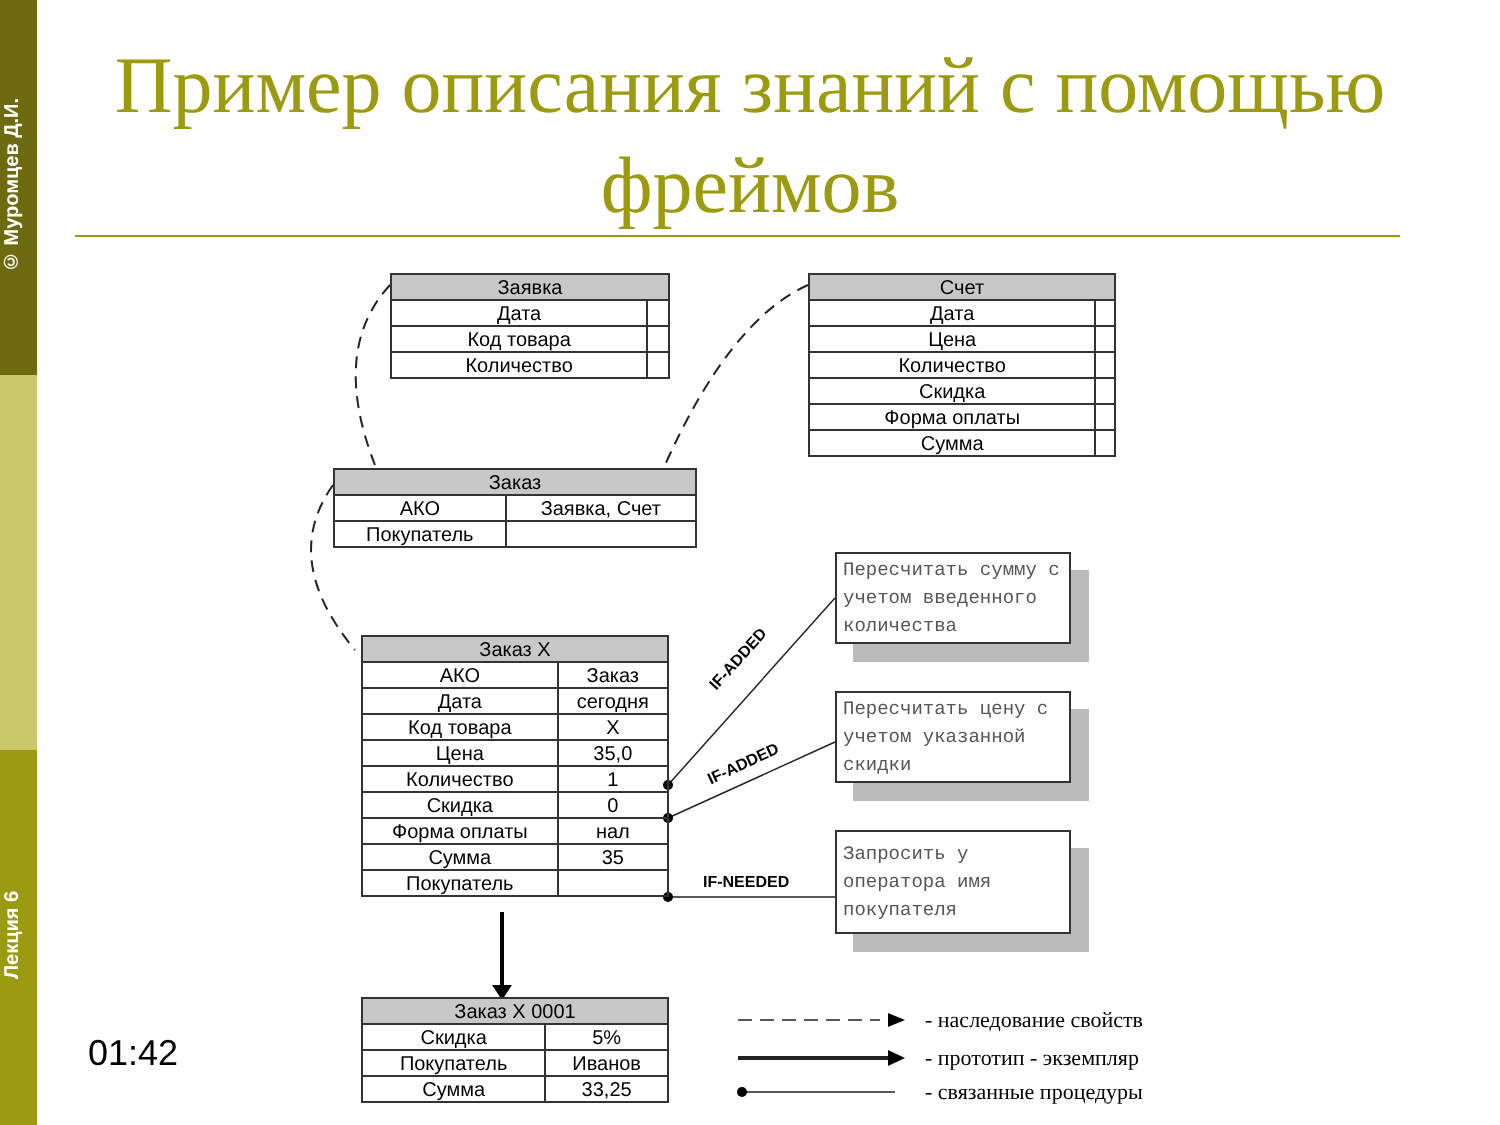© Муромцев Д.И.
Лекция 6
Пример описания знаний с помощью фреймов
| Заявка | |
| --- | --- |
| Дата | |
| Код товара | |
| Количество | |
| Счет | |
| --- | --- |
| Дата | |
| Цена | |
| Количество | |
| Скидка | |
| Форма оплаты | |
| Сумма | |
| Заказ | |
| --- | --- |
| АКО | Заявка, Счет |
| Покупатель | |
| Заказ X | |
| --- | --- |
| АКО | Заказ |
| Дата | сегодня |
| Код товара | X |
| Цена | 35,0 |
| Количество | 1 |
| Скидка | 0 |
| Форма оплаты | нал |
| Сумма | 35 |
| Покупатель | |
IF-ADDED
IF-ADDED
IF-NEEDED
Пересчитать сумму с учетом введенного количества
Пересчитать цену с учетом указанной скидки
Запросить у оператора имя покупателя
| Заказ X 0001 | |
| --- | --- |
| Скидка | 5% |
| Покупатель | Иванов |
| Сумма | 33,25 |
- наследование свойств
- прототип - экземпляр
- связанные процедуры
01:42